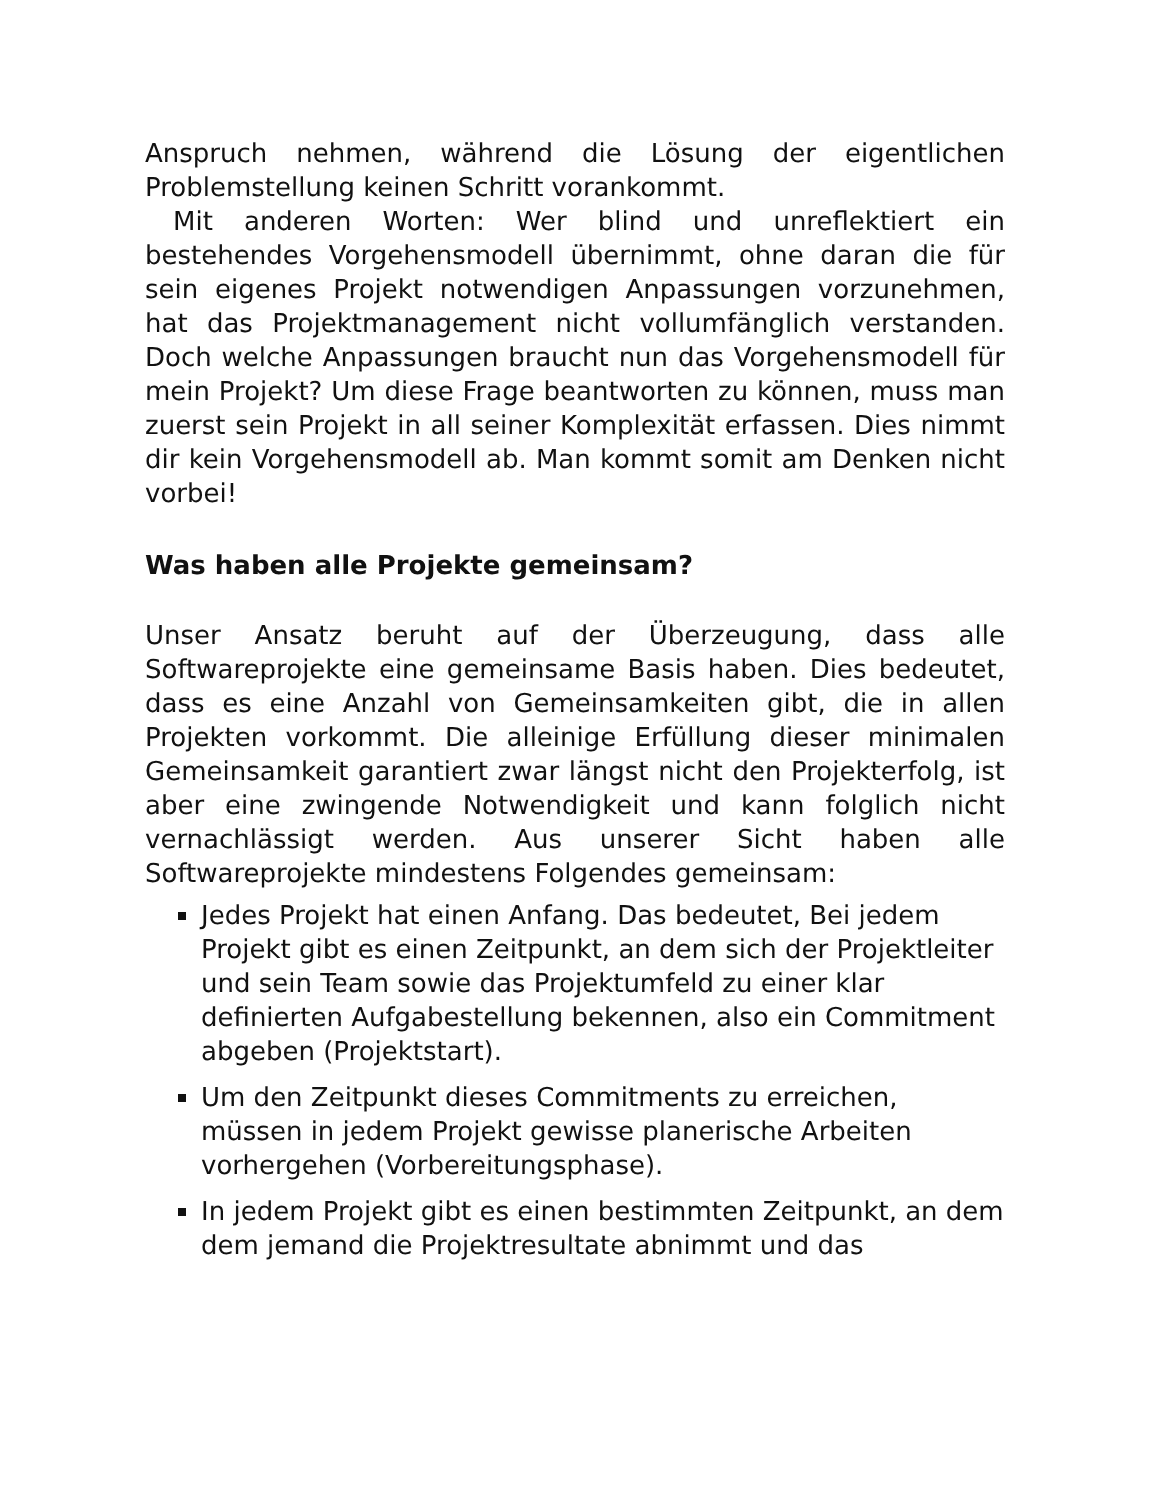Anspruch nehmen, während die Lösung der eigentlichen Problemstellung keinen Schritt vorankommt.
Mit anderen Worten: Wer blind und unreflektiert ein bestehendes Vorgehensmodell übernimmt, ohne daran die für sein eigenes Projekt notwendigen Anpassungen vorzunehmen, hat das Projektmanagement nicht vollumfänglich verstanden. Doch welche Anpassungen braucht nun das Vorgehensmodell für mein Projekt? Um diese Frage beantworten zu können, muss man zuerst sein Projekt in all seiner Komplexität erfassen. Dies nimmt dir kein Vorgehensmodell ab. Man kommt somit am Denken nicht vorbei!
Was haben alle Projekte gemeinsam?
Unser Ansatz beruht auf der Überzeugung, dass alle Softwareprojekte eine gemeinsame Basis haben. Dies bedeutet, dass es eine Anzahl von Gemeinsamkeiten gibt, die in allen Projekten vorkommt. Die alleinige Erfüllung dieser minimalen Gemeinsamkeit garantiert zwar längst nicht den Projekterfolg, ist aber eine zwingende Notwendigkeit und kann folglich nicht vernachlässigt werden. Aus unserer Sicht haben alle Softwareprojekte mindestens Folgendes gemeinsam:
Jedes Projekt hat einen Anfang. Das bedeutet, Bei jedem Projekt gibt es einen Zeitpunkt, an dem sich der Projektleiter und sein Team sowie das Projektumfeld zu einer klar definierten Aufgabestellung bekennen, also ein Commitment abgeben (Projektstart).
Um den Zeitpunkt dieses Commitments zu erreichen, müssen in jedem Projekt gewisse planerische Arbeiten vorhergehen (Vorbereitungsphase).
In jedem Projekt gibt es einen bestimmten Zeitpunkt, an dem dem jemand die Projektresultate abnimmt und das